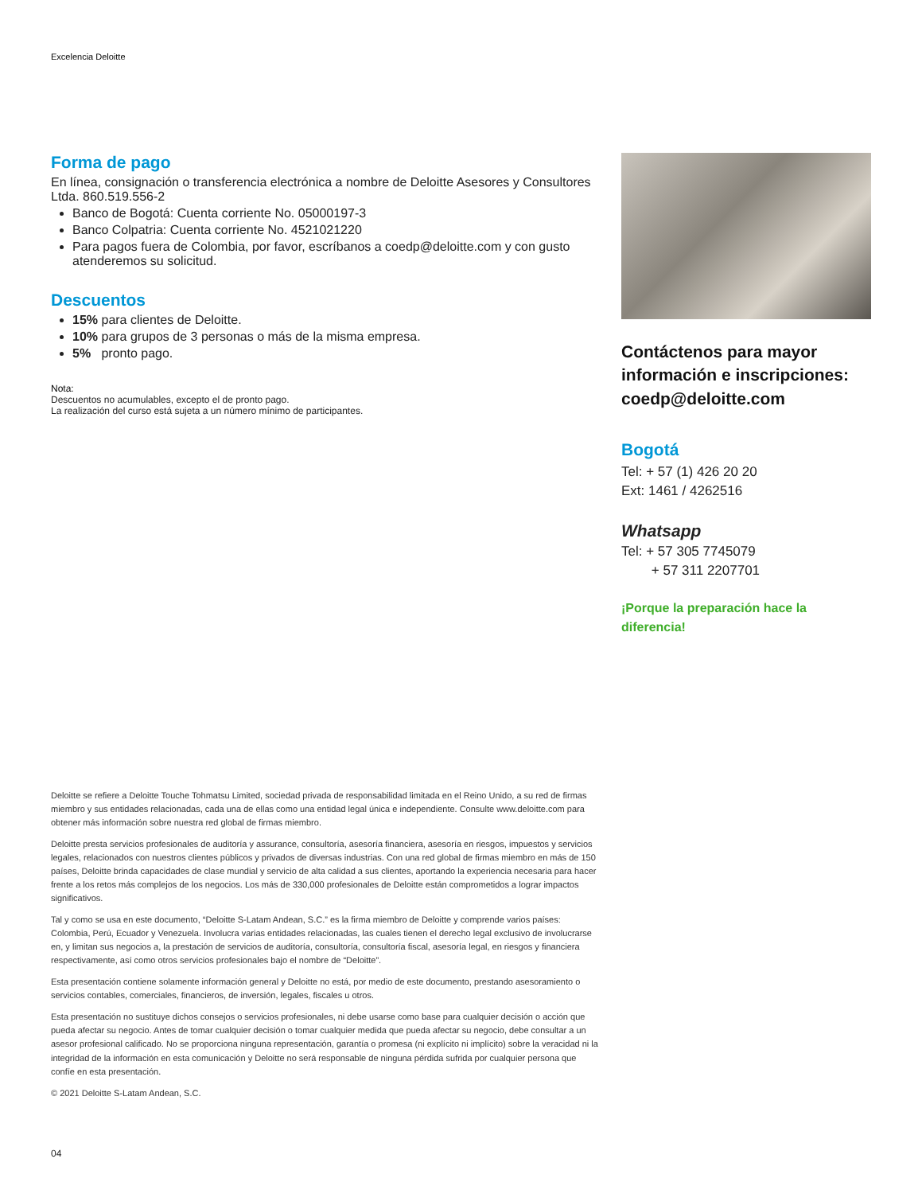Excelencia Deloitte
Forma de pago
En línea, consignación o transferencia electrónica a nombre de Deloitte Asesores y Consultores Ltda. 860.519.556-2
Banco de Bogotá: Cuenta corriente No. 05000197-3
Banco Colpatria: Cuenta corriente No. 4521021220
Para pagos fuera de Colombia, por favor, escríbanos a coedp@deloitte.com y con gusto atenderemos su solicitud.
Descuentos
15% para clientes de Deloitte.
10% para grupos de 3 personas o más de la misma empresa.
5% pronto pago.
Nota:
Descuentos no acumulables, excepto el de pronto pago.
La realización del curso está sujeta a un número mínimo de participantes.
Contáctenos para mayor información e inscripciones: coedp@deloitte.com
Bogotá
Tel: + 57 (1) 426 20 20
Ext: 1461 / 4262516
Whatsapp
Tel: + 57 305 7745079
+ 57 311 2207701
¡Porque la preparación hace la diferencia!
Deloitte se refiere a Deloitte Touche Tohmatsu Limited, sociedad privada de responsabilidad limitada en el Reino Unido, a su red de firmas miembro y sus entidades relacionadas, cada una de ellas como una entidad legal única e independiente. Consulte www.deloitte.com para obtener más información sobre nuestra red global de firmas miembro.
Deloitte presta servicios profesionales de auditoría y assurance, consultoría, asesoría financiera, asesoría en riesgos, impuestos y servicios legales, relacionados con nuestros clientes públicos y privados de diversas industrias. Con una red global de firmas miembro en más de 150 países, Deloitte brinda capacidades de clase mundial y servicio de alta calidad a sus clientes, aportando la experiencia necesaria para hacer frente a los retos más complejos de los negocios. Los más de 330,000 profesionales de Deloitte están comprometidos a lograr impactos significativos.
Tal y como se usa en este documento, “Deloitte S-Latam Andean, S.C.” es la firma miembro de Deloitte y comprende varios países: Colombia, Perú, Ecuador y Venezuela. Involucra varias entidades relacionadas, las cuales tienen el derecho legal exclusivo de involucrarse en, y limitan sus negocios a, la prestación de servicios de auditoría, consultoría, consultoría fiscal, asesoría legal, en riesgos y financiera respectivamente, así como otros servicios profesionales bajo el nombre de “Deloitte”.
Esta presentación contiene solamente información general y Deloitte no está, por medio de este documento, prestando asesoramiento o servicios contables, comerciales, financieros, de inversión, legales, fiscales u otros.
Esta presentación no sustituye dichos consejos o servicios profesionales, ni debe usarse como base para cualquier decisión o acción que pueda afectar su negocio. Antes de tomar cualquier decisión o tomar cualquier medida que pueda afectar su negocio, debe consultar a un asesor profesional calificado. No se proporciona ninguna representación, garantía o promesa (ni explícito ni implícito) sobre la veracidad ni la integridad de la información en esta comunicación y Deloitte no será responsable de ninguna pérdida sufrida por cualquier persona que confíe en esta presentación.
© 2021 Deloitte S-Latam Andean, S.C.
04